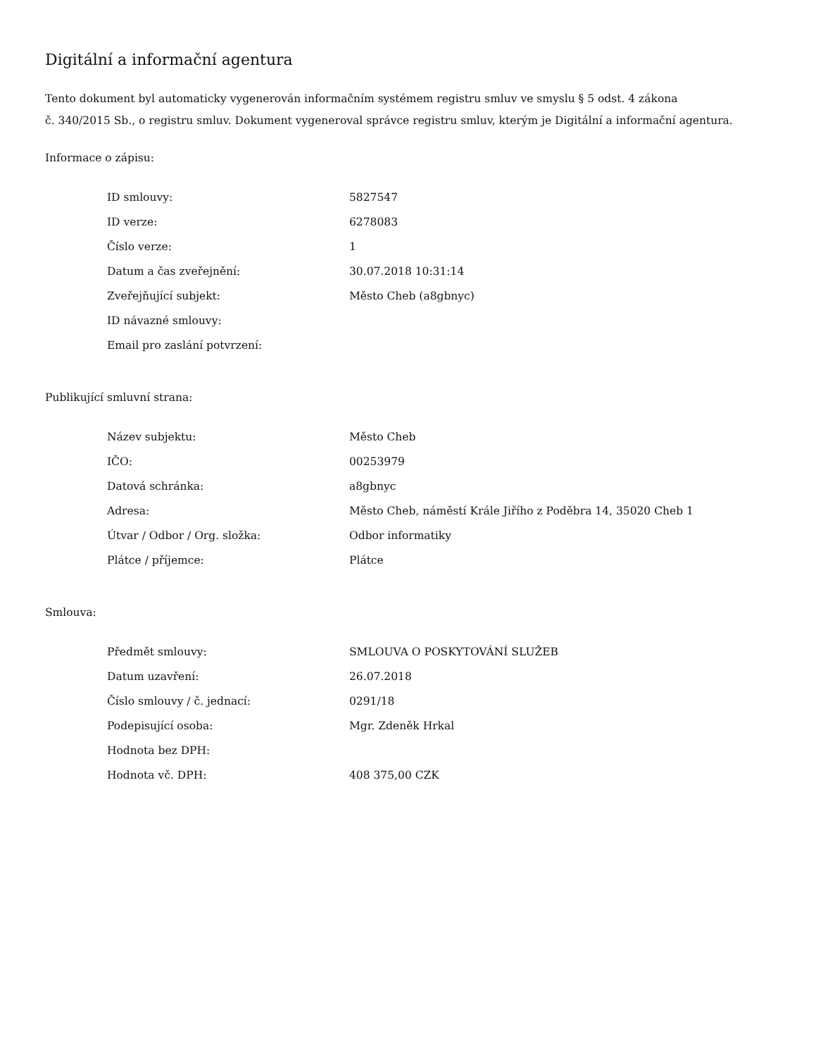Digitální a informační agentura
Tento dokument byl automaticky vygenerován informačním systémem registru smluv ve smyslu § 5 odst. 4 zákona
č. 340/2015 Sb., o registru smluv. Dokument vygeneroval správce registru smluv, kterým je Digitální a informační agentura.
Informace o zápisu:
| ID smlouvy: | 5827547 |
| ID verze: | 6278083 |
| Číslo verze: | 1 |
| Datum a čas zveřejnění: | 30.07.2018 10:31:14 |
| Zveřejňující subjekt: | Město Cheb (a8gbnyc) |
| ID návazné smlouvy: | |
| Email pro zaslání potvrzení: | |
Publikující smluvní strana:
| Název subjektu: | Město Cheb |
| IČO: | 00253979 |
| Datová schránka: | a8gbnyc |
| Adresa: | Město Cheb, náměstí Krále Jiřího z Poděbra 14, 35020 Cheb 1 |
| Útvar / Odbor / Org. složka: | Odbor informatiky |
| Plátce / příjemce: | Plátce |
Smlouva:
| Předmět smlouvy: | SMLOUVA O POSKYTOVÁNÍ SLUŽEB |
| Datum uzavření: | 26.07.2018 |
| Číslo smlouvy / č. jednací: | 0291/18 |
| Podepisující osoba: | Mgr. Zdeněk Hrkal |
| Hodnota bez DPH: | |
| Hodnota vč. DPH: | 408 375,00 CZK |